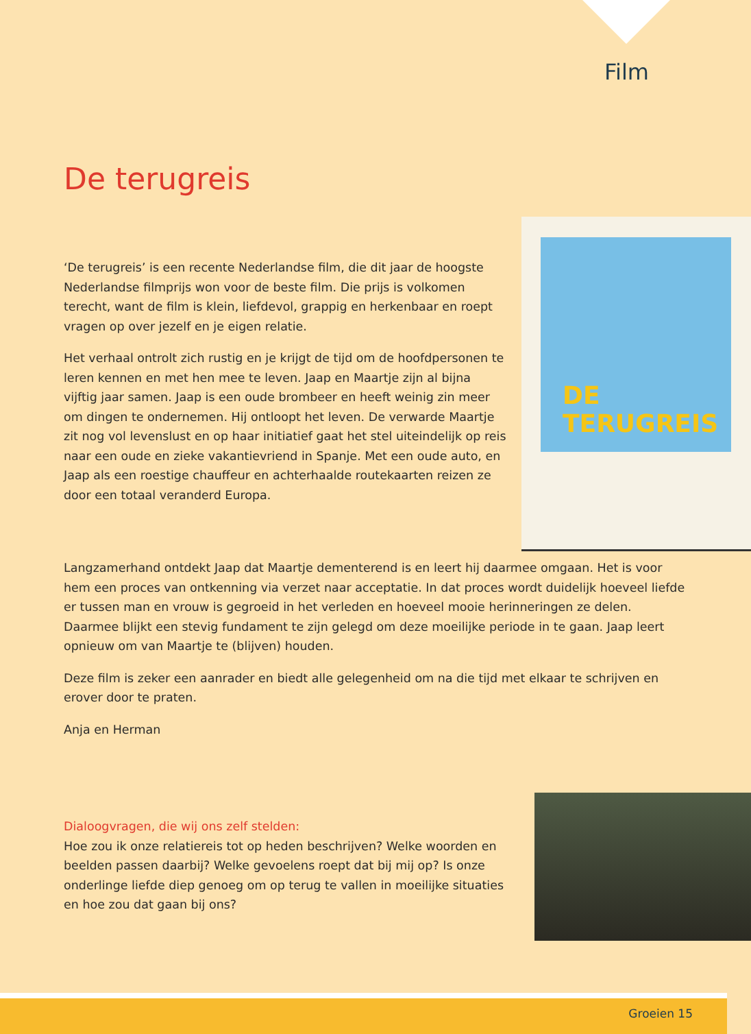Film
De terugreis
DE
TERUGREIS
‘De terugreis’ is een recente Nederlandse film, die dit jaar de hoogste Nederlandse filmprijs won voor de beste film. Die prijs is volkomen terecht, want de film is klein, liefdevol, grappig en herkenbaar en roept vragen op over jezelf en je eigen relatie.
Het verhaal ontrolt zich rustig en je krijgt de tijd om de hoofdpersonen te leren kennen en met hen mee te leven. Jaap en Maartje zijn al bijna vijftig jaar samen. Jaap is een oude brombeer en heeft weinig zin meer om dingen te ondernemen. Hij ontloopt het leven. De verwarde Maartje zit nog vol levenslust en op haar initiatief gaat het stel uiteindelijk op reis naar een oude en zieke vakantievriend in Spanje. Met een oude auto, en Jaap als een roestige chauffeur en achterhaalde routekaarten reizen ze door een totaal veranderd Europa.
Langzamerhand ontdekt Jaap dat Maartje dementerend is en leert hij daarmee omgaan. Het is voor hem een proces van ontkenning via verzet naar acceptatie. In dat proces wordt duidelijk hoeveel liefde er tussen man en vrouw is gegroeid in het verleden en hoeveel mooie herinneringen ze delen. Daarmee blijkt een stevig fundament te zijn gelegd om deze moeilijke periode in te gaan. Jaap leert opnieuw om van Maartje te (blijven) houden.
Deze film is zeker een aanrader en biedt alle gelegenheid om na die tijd met elkaar te schrijven en erover door te praten.
Anja en Herman
Dialoogvragen, die wij ons zelf stelden:
Hoe zou ik onze relatiereis tot op heden beschrijven? Welke woorden en beelden passen daarbij? Welke gevoelens roept dat bij mij op? Is onze onderlinge liefde diep genoeg om op terug te vallen in moeilijke situaties en hoe zou dat gaan bij ons?
Groeien 15